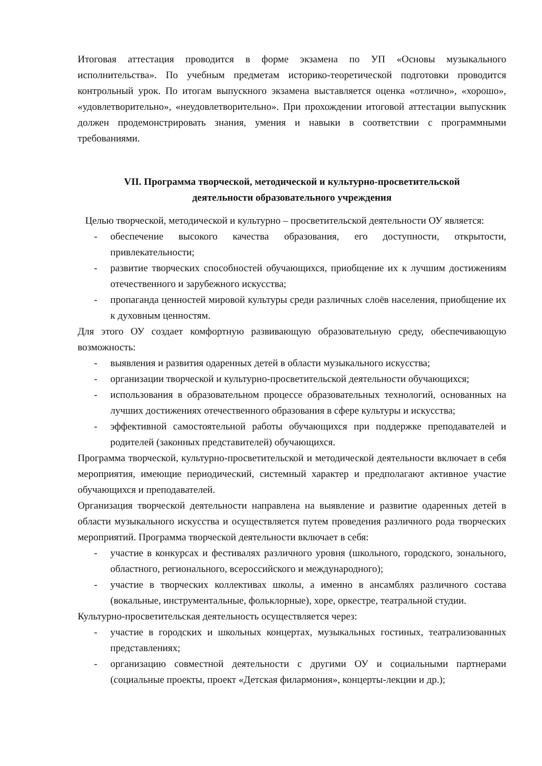Итоговая аттестация проводится в форме экзамена по УП «Основы музыкального исполнительства». По учебным предметам историко-теоретической подготовки проводится контрольный урок. По итогам выпускного экзамена выставляется оценка «отлично», «хорошо», «удовлетворительно», «неудовлетворительно». При прохождении итоговой аттестации выпускник должен продемонстрировать знания, умения и навыки в соответствии с программными требованиями.
VII. Программа творческой, методической и культурно-просветительской
деятельности образовательного учреждения
Целью творческой, методической и культурно – просветительской деятельности ОУ является:
- обеспечение высокого качества образования, его доступности, открытости, привлекательности;
- развитие творческих способностей обучающихся, приобщение их к лучшим достижениям отечественного и зарубежного искусства;
- пропаганда ценностей мировой культуры среди различных слоёв населения, приобщение их к духовным ценностям.
Для этого ОУ создает комфортную развивающую образовательную среду, обеспечивающую возможность:
- выявления и развития одаренных детей в области музыкального искусства;
- организации творческой и культурно-просветительской деятельности обучающихся;
- использования в образовательном процессе образовательных технологий, основанных на лучших достижениях отечественного образования в сфере культуры и искусства;
- эффективной самостоятельной работы обучающихся при поддержке преподавателей и родителей (законных представителей) обучающихся.
Программа творческой, культурно-просветительской и методической деятельности включает в себя мероприятия, имеющие периодический, системный характер и предполагают активное участие обучающихся и преподавателей.
Организация творческой деятельности направлена на выявление и развитие одаренных детей в области музыкального искусства и осуществляется путем проведения различного рода творческих мероприятий. Программа творческой деятельности включает в себя:
- участие в конкурсах и фестивалях различного уровня (школьного, городского, зонального, областного, регионального, всероссийского и международного);
- участие в творческих коллективах школы, а именно в ансамблях различного состава (вокальные, инструментальные, фольклорные), хоре, оркестре, театральной студии.
Культурно-просветительская деятельность осуществляется через:
- участие в городских и школьных концертах, музыкальных гостиных, театрализованных представлениях;
- организацию совместной деятельности с другими ОУ и социальными партнерами (социальные проекты, проект «Детская филармония», концерты-лекции и др.);